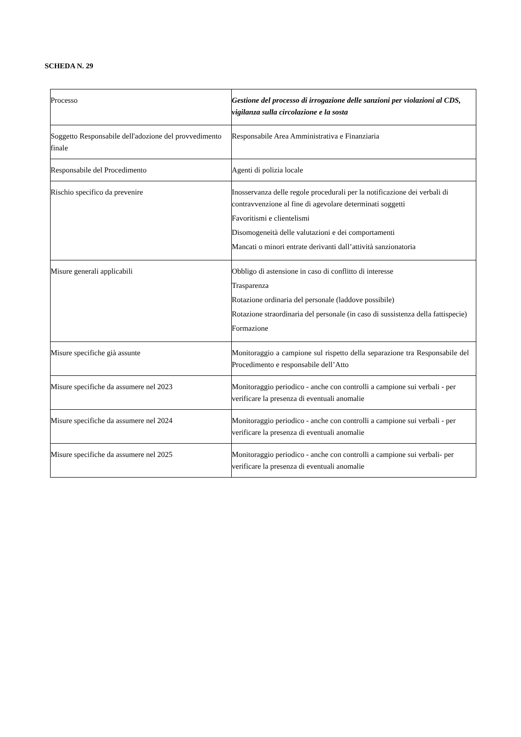SCHEDA N. 29
| Processo | Gestione del processo di irrogazione delle sanzioni per violazioni al CDS, vigilanza sulla circolazione e la sosta |
| Soggetto Responsabile dell'adozione del provvedimento finale | Responsabile Area Amministrativa e Finanziaria |
| Responsabile del Procedimento | Agenti di polizia locale |
| Rischio specifico da prevenire | Inosservanza delle regole procedurali per la notificazione dei verbali di contravvenzione al fine di agevolare determinati soggetti Favoritismi e clientelismi Disomogeneità delle valutazioni e dei comportamenti Mancati o minori entrate derivanti dall’attività sanzionatoria |
| Misure generali applicabili | Obbligo di astensione in caso di conflitto di interesse Trasparenza Rotazione ordinaria del personale (laddove possibile) Rotazione straordinaria del personale (in caso di sussistenza della fattispecie) Formazione |
| Misure specifiche già assunte | Monitoraggio a campione sul rispetto della separazione tra Responsabile del Procedimento e responsabile dell’Atto |
| Misure specifiche da assumere nel 2023 | Monitoraggio periodico - anche con controlli a campione sui verbali - per verificare la presenza di eventuali anomalie |
| Misure specifiche da assumere nel 2024 | Monitoraggio periodico - anche con controlli a campione sui verbali - per verificare la presenza di eventuali anomalie |
| Misure specifiche da assumere nel 2025 | Monitoraggio periodico - anche con controlli a campione sui verbali- per verificare la presenza di eventuali anomalie |